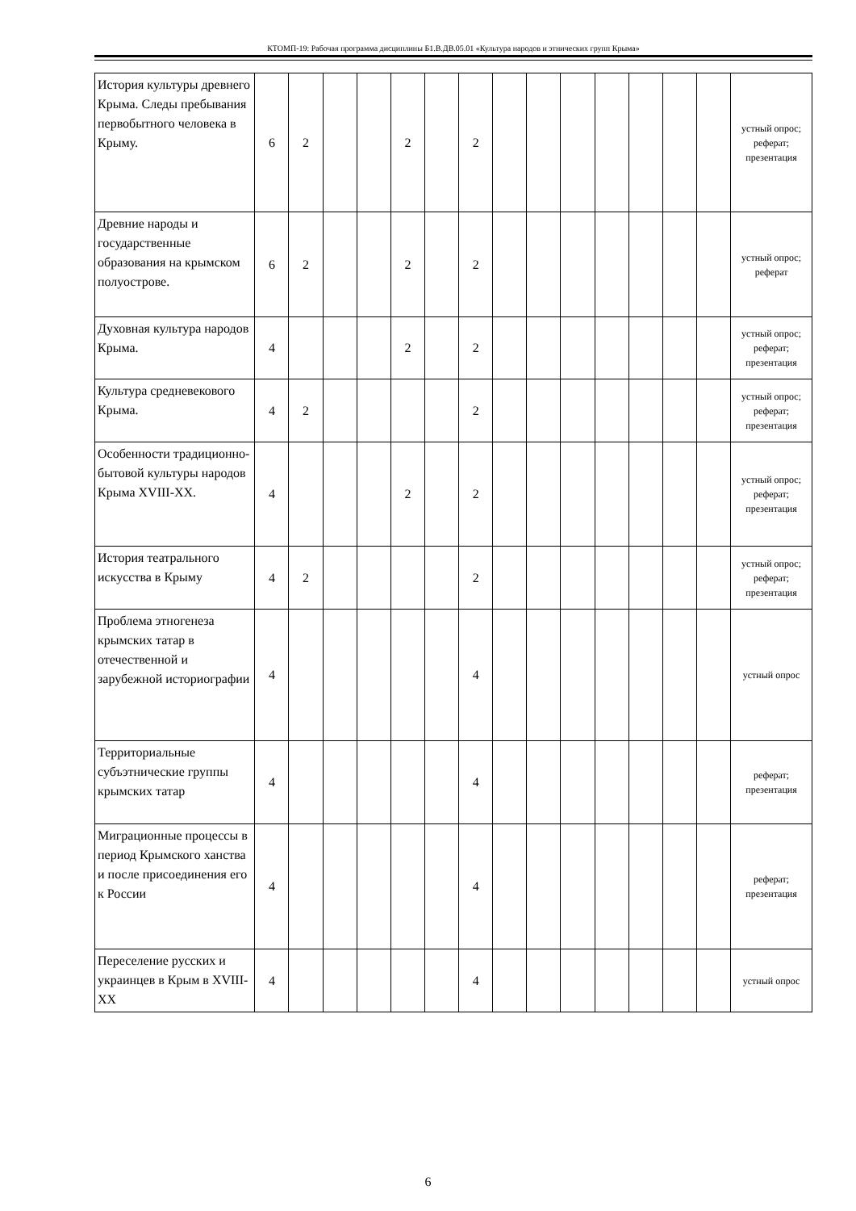КТОМП-19: Рабочая программа дисциплины Б1.В.ДВ.05.01 «Культура народов и этнических групп Крыма»
| История культуры древнего Крыма. Следы пребывания первобытного человека в Крыму. | 6 | 2 | | | 2 | | 2 | | | | | | | | устный опрос; реферат; презентация |
| Древние народы и государственные образования на крымском полуострове. | 6 | 2 | | | 2 | | 2 | | | | | | | | устный опрос; реферат |
| Духовная культура народов Крыма. | 4 | | | | 2 | | 2 | | | | | | | | устный опрос; реферат; презентация |
| Культура средневекового Крыма. | 4 | 2 | | | | | 2 | | | | | | | | устный опрос; реферат; презентация |
| Особенности традиционно-бытовой культуры народов Крыма XVIII-XX. | 4 | | | | 2 | | 2 | | | | | | | | устный опрос; реферат; презентация |
| История театрального искусства в Крыму | 4 | 2 | | | | | 2 | | | | | | | | устный опрос; реферат; презентация |
| Проблема этногенеза крымских татар в отечественной и зарубежной историографии | 4 | | | | | | 4 | | | | | | | | устный опрос |
| Территориальные субъэтнические группы крымских татар | 4 | | | | | | 4 | | | | | | | | реферат; презентация |
| Миграционные процессы в период Крымского ханства и после присоединения его к России | 4 | | | | | | 4 | | | | | | | | реферат; презентация |
| Переселение русских и украинцев в Крым в XVIII-XX | 4 | | | | | | 4 | | | | | | | | устный опрос |
6